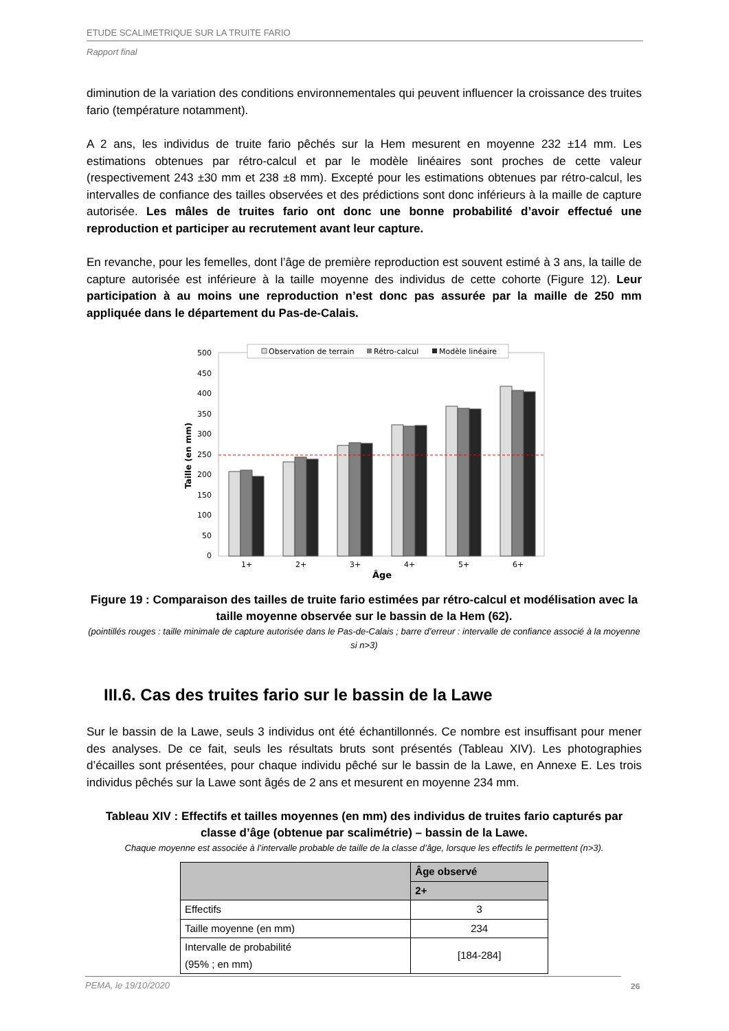ETUDE SCALIMETRIQUE SUR LA TRUITE FARIO
Rapport final
diminution de la variation des conditions environnementales qui peuvent influencer la croissance des truites fario (température notamment).
A 2 ans, les individus de truite fario pêchés sur la Hem mesurent en moyenne 232 ±14 mm. Les estimations obtenues par rétro-calcul et par le modèle linéaires sont proches de cette valeur (respectivement 243 ±30 mm et 238 ±8 mm). Excepté pour les estimations obtenues par rétro-calcul, les intervalles de confiance des tailles observées et des prédictions sont donc inférieurs à la maille de capture autorisée. Les mâles de truites fario ont donc une bonne probabilité d’avoir effectué une reproduction et participer au recrutement avant leur capture.
En revanche, pour les femelles, dont l’âge de première reproduction est souvent estimé à 3 ans, la taille de capture autorisée est inférieure à la taille moyenne des individus de cette cohorte (Figure 12). Leur participation à au moins une reproduction n’est donc pas assurée par la maille de 250 mm appliquée dans le département du Pas-de-Calais.
500
450
400
350
300
250
200
150
100
50
0
Taille (en mm)
Observation de terrain
Rétro-calcul
Modèle linéaire
1+
2+
3+
4+
5+
6+
Âge
Figure 19 : Comparaison des tailles de truite fario estimées par rétro-calcul et modélisation avec la taille moyenne observée sur le bassin de la Hem (62).
(pointillés rouges : taille minimale de capture autorisée dans le Pas-de-Calais ; barre d’erreur : intervalle de confiance associé à la moyenne si n>3)
III.6. Cas des truites fario sur le bassin de la Lawe
Sur le bassin de la Lawe, seuls 3 individus ont été échantillonnés. Ce nombre est insuffisant pour mener des analyses. De ce fait, seuls les résultats bruts sont présentés (Tableau XIV). Les photographies d’écailles sont présentées, pour chaque individu pêché sur le bassin de la Lawe, en Annexe E. Les trois individus pêchés sur la Lawe sont âgés de 2 ans et mesurent en moyenne 234 mm.
Tableau XIV : Effectifs et tailles moyennes (en mm) des individus de truites fario capturés par classe d’âge (obtenue par scalimétrie) – bassin de la Lawe.
Chaque moyenne est associée à l’intervalle probable de taille de la classe d’âge, lorsque les effectifs le permettent (n>3).
| | Âge observé |
| --- | --- |
| | 2+ |
| Effectifs | 3 |
| Taille moyenne (en mm) | 234 |
| Intervalle de probabilité (95% ; en mm) | [184-284] |
PEMA, le 19/10/2020 26